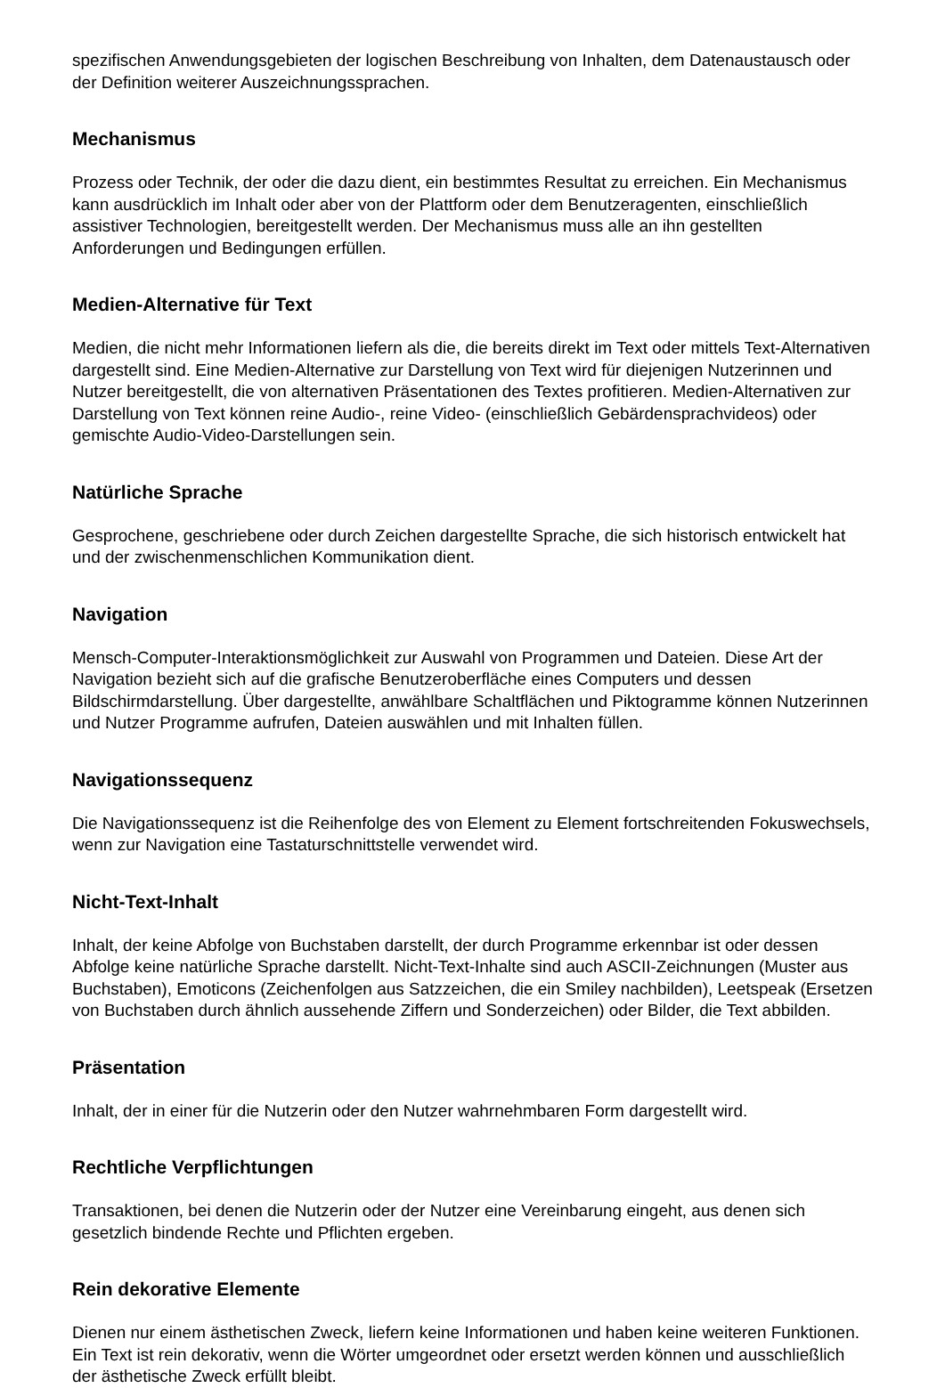spezifischen Anwendungsgebieten der logischen Beschreibung von Inhalten, dem Datenaustausch oder der Definition weiterer Auszeichnungssprachen.
Mechanismus
Prozess oder Technik, der oder die dazu dient, ein bestimmtes Resultat zu erreichen. Ein Mechanismus kann ausdrücklich im Inhalt oder aber von der Plattform oder dem Benutzeragenten, einschließlich assistiver Technologien, bereitgestellt werden. Der Mechanismus muss alle an ihn gestellten Anforderungen und Bedingungen erfüllen.
Medien-Alternative für Text
Medien, die nicht mehr Informationen liefern als die, die bereits direkt im Text oder mittels Text-Alternativen dargestellt sind. Eine Medien-Alternative zur Darstellung von Text wird für diejenigen Nutzerinnen und Nutzer bereitgestellt, die von alternativen Präsentationen des Textes profitieren. Medien-Alternativen zur Darstellung von Text können reine Audio-, reine Video- (einschließlich Gebärdensprachvideos) oder gemischte Audio-Video-Darstellungen sein.
Natürliche Sprache
Gesprochene, geschriebene oder durch Zeichen dargestellte Sprache, die sich historisch entwickelt hat und der zwischenmenschlichen Kommunikation dient.
Navigation
Mensch-Computer-Interaktionsmöglichkeit zur Auswahl von Programmen und Dateien. Diese Art der Navigation bezieht sich auf die grafische Benutzeroberfläche eines Computers und dessen Bildschirmdarstellung. Über dargestellte, anwählbare Schaltflächen und Piktogramme können Nutzerinnen und Nutzer Programme aufrufen, Dateien auswählen und mit Inhalten füllen.
Navigationssequenz
Die Navigationssequenz ist die Reihenfolge des von Element zu Element fortschreitenden Fokuswechsels, wenn zur Navigation eine Tastaturschnittstelle verwendet wird.
Nicht-Text-Inhalt
Inhalt, der keine Abfolge von Buchstaben darstellt, der durch Programme erkennbar ist oder dessen Abfolge keine natürliche Sprache darstellt. Nicht-Text-Inhalte sind auch ASCII-Zeichnungen (Muster aus Buchstaben), Emoticons (Zeichenfolgen aus Satzzeichen, die ein Smiley nachbilden), Leetspeak (Ersetzen von Buchstaben durch ähnlich aussehende Ziffern und Sonderzeichen) oder Bilder, die Text abbilden.
Präsentation
Inhalt, der in einer für die Nutzerin oder den Nutzer wahrnehmbaren Form dargestellt wird.
Rechtliche Verpflichtungen
Transaktionen, bei denen die Nutzerin oder der Nutzer eine Vereinbarung eingeht, aus denen sich gesetzlich bindende Rechte und Pflichten ergeben.
Rein dekorative Elemente
Dienen nur einem ästhetischen Zweck, liefern keine Informationen und haben keine weiteren Funktionen. Ein Text ist rein dekorativ, wenn die Wörter umgeordnet oder ersetzt werden können und ausschließlich der ästhetische Zweck erfüllt bleibt.